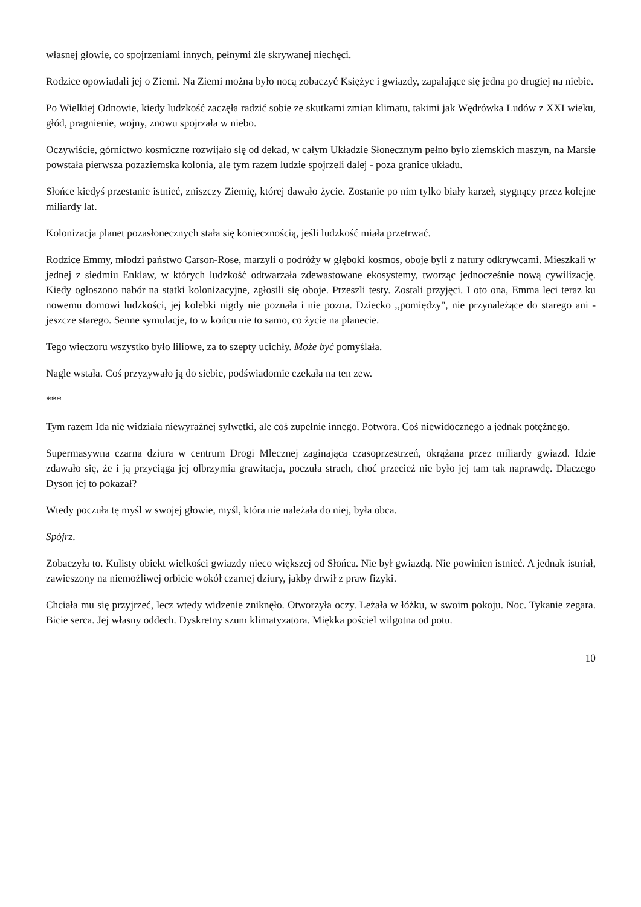własnej głowie, co spojrzeniami innych, pełnymi źle skrywanej niechęci.
Rodzice opowiadali jej o Ziemi. Na Ziemi można było nocą zobaczyć Księżyc i gwiazdy, zapalające się jedna po drugiej na niebie.
Po Wielkiej Odnowie, kiedy ludzkość zaczęła radzić sobie ze skutkami zmian klimatu, takimi jak Wędrówka Ludów z XXI wieku, głód, pragnienie, wojny, znowu spojrzała w niebo.
Oczywiście, górnictwo kosmiczne rozwijało się od dekad, w całym Układzie Słonecznym pełno było ziemskich maszyn, na Marsie powstała pierwsza pozaziemska kolonia, ale tym razem ludzie spojrzeli dalej - poza granice układu.
Słońce kiedyś przestanie istnieć, zniszczy Ziemię, której dawało życie. Zostanie po nim tylko biały karzeł, stygnący przez kolejne miliardy lat.
Kolonizacja planet pozasłonecznych stała się koniecznością, jeśli ludzkość miała przetrwać.
Rodzice Emmy, młodzi państwo Carson-Rose, marzyli o podróży w głęboki kosmos, oboje byli z natury odkrywcami. Mieszkali w jednej z siedmiu Enklaw, w których ludzkość odtwarzała zdewastowane ekosystemy, tworząc jednocześnie nową cywilizację. Kiedy ogłoszono nabór na statki kolonizacyjne, zgłosili się oboje. Przeszli testy. Zostali przyjęci. I oto ona, Emma leci teraz ku nowemu domowi ludzkości, jej kolebki nigdy nie poznała i nie pozna. Dziecko ,,pomiędzy", nie przynależące do starego ani - jeszcze starego. Senne symulacje, to w końcu nie to samo, co życie na planecie.
Tego wieczoru wszystko było liliowe, za to szepty ucichły. Może być pomyślała.
Nagle wstała. Coś przyzywało ją do siebie, podświadomie czekała na ten zew.
***
Tym razem Ida nie widziała niewyraźnej sylwetki, ale coś zupełnie innego. Potwora. Coś niewidocznego a jednak potężnego.
Supermasywna czarna dziura w centrum Drogi Mlecznej zaginająca czasoprzestrzeń, okrążana przez miliardy gwiazd. Idzie zdawało się, że i ją przyciąga jej olbrzymia grawitacja, poczuła strach, choć przecież nie było jej tam tak naprawdę. Dlaczego Dyson jej to pokazał?
Wtedy poczuła tę myśl w swojej głowie, myśl, która nie należała do niej, była obca.
Spójrz.
Zobaczyła to. Kulisty obiekt wielkości gwiazdy nieco większej od Słońca. Nie był gwiazdą. Nie powinien istnieć. A jednak istniał, zawieszony na niemożliwej orbicie wokół czarnej dziury, jakby drwił z praw fizyki.
Chciała mu się przyjrzeć, lecz wtedy widzenie zniknęło. Otworzyła oczy. Leżała w łóżku, w swoim pokoju. Noc. Tykanie zegara. Bicie serca. Jej własny oddech. Dyskretny szum klimatyzatora. Miękka pościel wilgotna od potu.
10